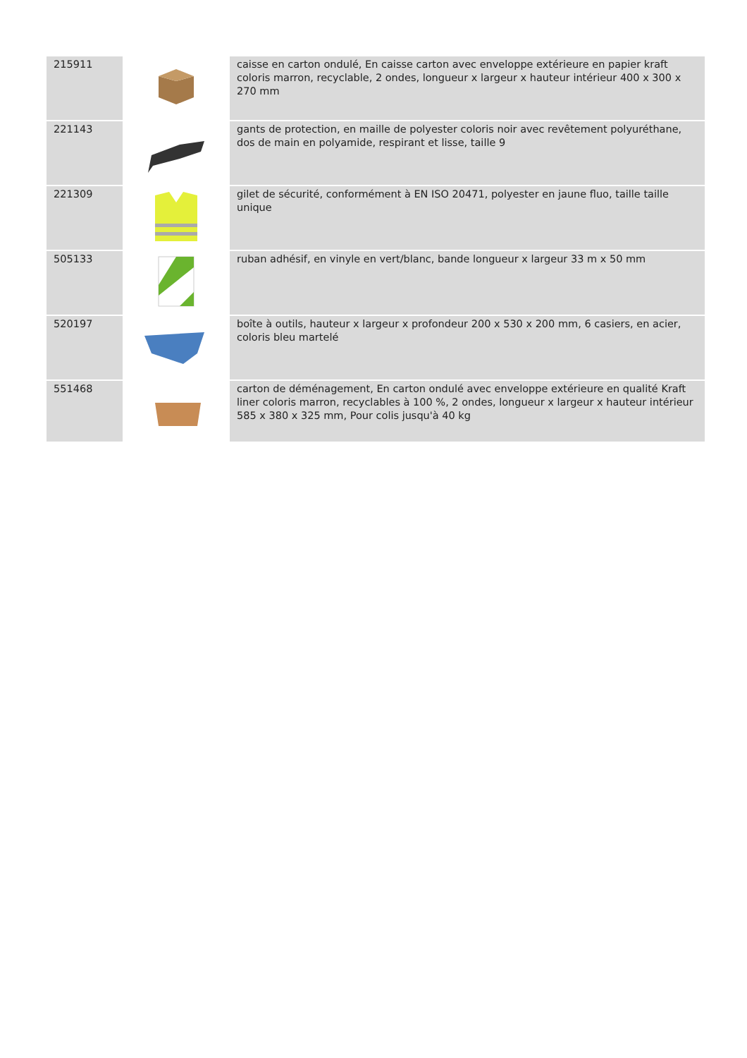| 215911 | | caisse en carton ondulé, En caisse carton avec enveloppe extérieure en papier kraft coloris marron, recyclable, 2 ondes, longueur x largeur x hauteur intérieur 400 x 300 x 270 mm |
| 221143 | | gants de protection, en maille de polyester coloris noir avec revêtement polyuréthane, dos de main en polyamide, respirant et lisse, taille 9 |
| 221309 | | gilet de sécurité, conformément à EN ISO 20471, polyester en jaune fluo, taille taille unique |
| 505133 | | ruban adhésif, en vinyle en vert/blanc, bande longueur x largeur 33 m x 50 mm |
| 520197 | | boîte à outils, hauteur x largeur x profondeur 200 x 530 x 200 mm, 6 casiers, en acier, coloris bleu martelé |
| 551468 | | carton de déménagement, En carton ondulé avec enveloppe extérieure en qualité Kraft liner coloris marron, recyclables à 100 %, 2 ondes, longueur x largeur x hauteur intérieur 585 x 380 x 325 mm, Pour colis jusqu'à 40 kg |